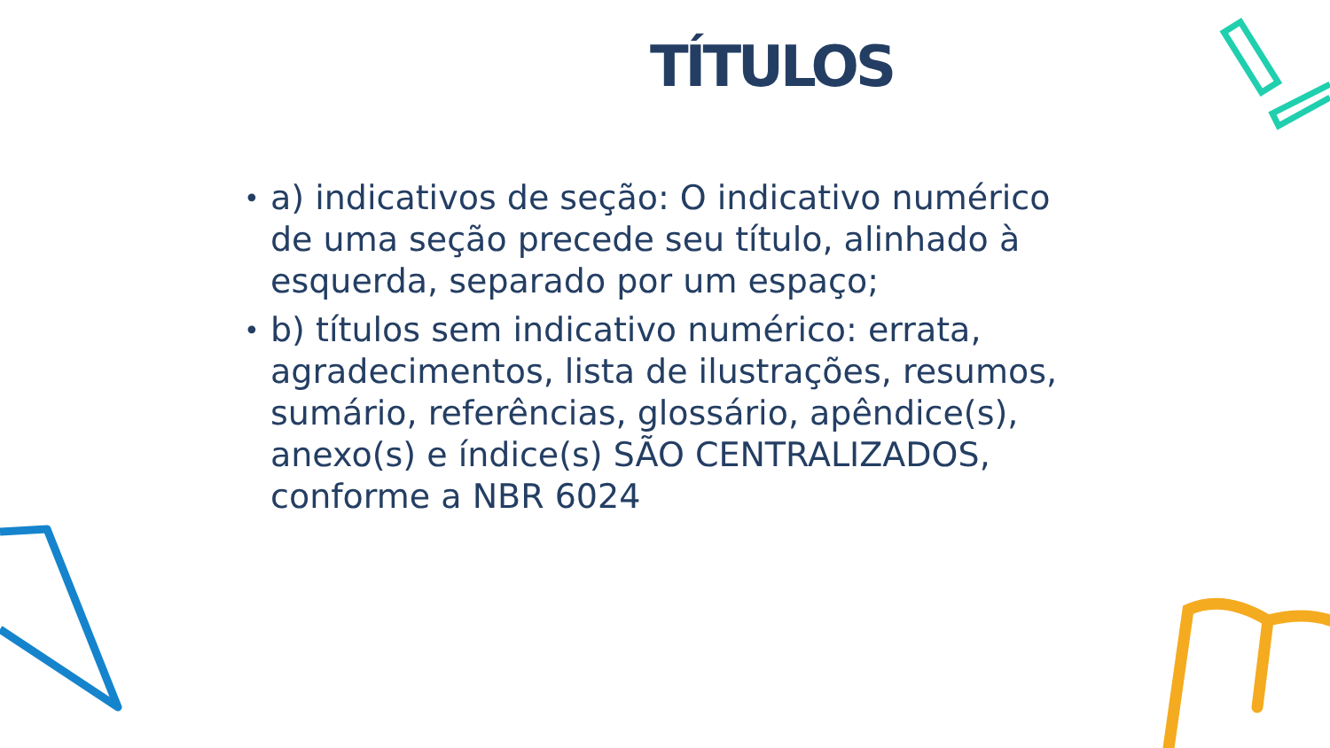TÍTULOS
• a) indicativos de seção: O indicativo numérico de uma seção precede seu título, alinhado à esquerda, separado por um espaço;
• b) títulos sem indicativo numérico: errata, agradecimentos, lista de ilustrações, resumos, sumário, referências, glossário, apêndice(s), anexo(s) e índice(s) SÃO CENTRALIZADOS, conforme a NBR 6024